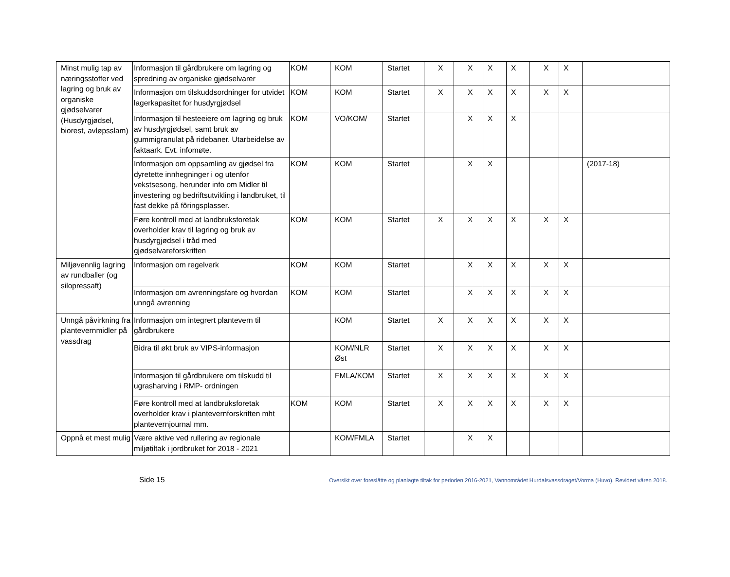| Minst mulig tap av næringsstoffer ved lagring og bruk av organiske gjødselvarer (Husdyrgjødsel, biorest, avløpsslam) | Informasjon til gårdbrukere om lagring og spredning av organiske gjødselvarer | KOM | KOM | Startet | X | X | X | X | X | X | |
| | Informasjon om tilskuddsordninger for utvidet lagerkapasitet for husdyrgjødsel | KOM | KOM | Startet | X | X | X | X | X | X | |
| | Informasjon til hesteeiere om lagring og bruk av husdyrgjødsel, samt bruk av gummigranulat på ridebaner. Utarbeidelse av faktaark. Evt. infomøte. | KOM | VO/KOM/ | Startet | | X | X | X | | | |
| | Informasjon om oppsamling av gjødsel fra dyretette innhegninger i og utenfor vekstsesong, herunder info om Midler til investering og bedriftsutvikling i landbruket, til fast dekke på fôringsplasser. | KOM | KOM | Startet | | X | X | | | | (2017-18) |
| | Føre kontroll med at landbruksforetak overholder krav til lagring og bruk av husdyrgjødsel i tråd med gjødselvareforskriften | KOM | KOM | Startet | X | X | X | X | X | X | |
| Miljøvennlig lagring av rundballer (og silopressaft) | Informasjon om regelverk | KOM | KOM | Startet | | X | X | X | X | X | |
| | Informasjon om avrenningsfare og hvordan unngå avrenning | KOM | KOM | Startet | | X | X | X | X | X | |
| Unngå påvirkning fra plantevernmidler på vassdrag | Informasjon om integrert plantevern til gårdbrukere | | KOM | Startet | X | X | X | X | X | X | |
| | Bidra til økt bruk av VIPS-informasjon | | KOM/NLR Øst | Startet | X | X | X | X | X | X | |
| | Informasjon til gårdbrukere om tilskudd til ugrasharving i RMP- ordningen | | FMLA/KOM | Startet | X | X | X | X | X | X | |
| | Føre kontroll med at landbruksforetak overholder krav i plantevernforskriften mht plantevernjournal mm. | KOM | KOM | Startet | X | X | X | X | X | X | |
| Oppnå et mest mulig | Være aktive ved rullering av regionale miljøtiltak i jordbruket for 2018 - 2021 | | KOM/FMLA | Startet | | X | X | | | | |
Side 15 Oversikt over foreslåtte og planlagte tiltak for perioden 2016-2021, Vannområdet Hurdalsvassdraget/Vorma (Huvo). Revidert våren 2018.